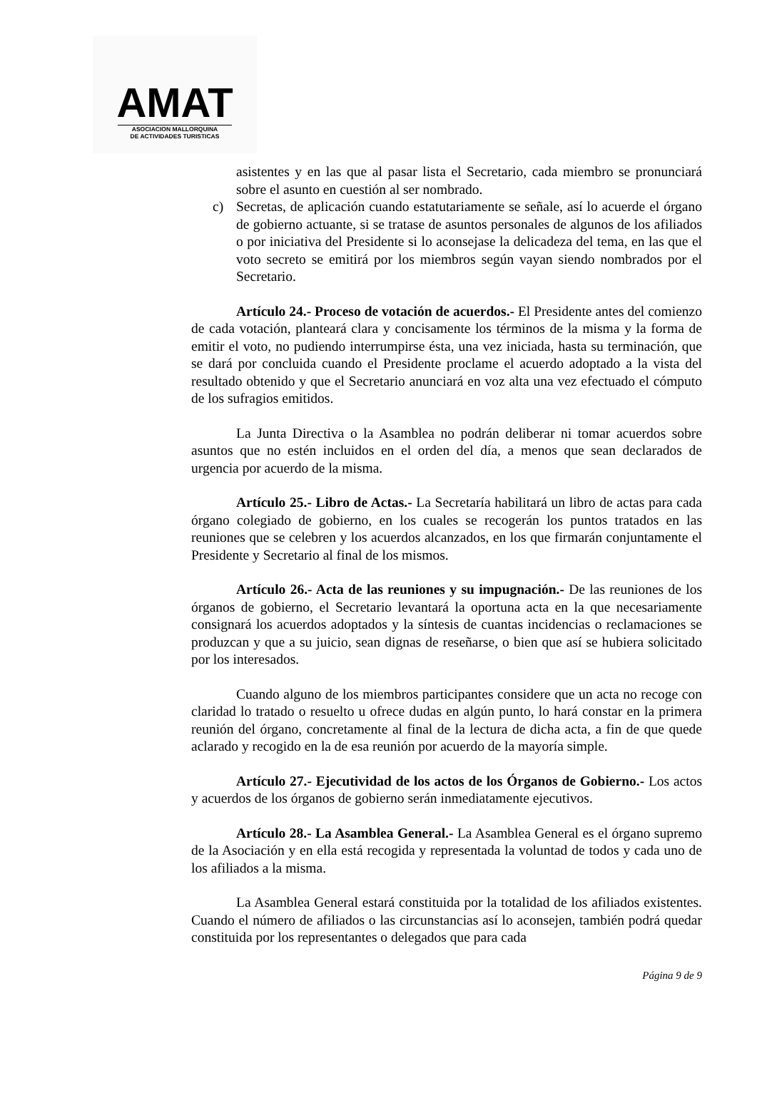AMAT
ASOCIACION MALLORQUINA
DE ACTIVIDADES TURISTICAS
asistentes y en las que al pasar lista el Secretario, cada miembro se pronunciará sobre el asunto en cuestión al ser nombrado.
c) Secretas, de aplicación cuando estatutariamente se señale, así lo acuerde el órgano de gobierno actuante, si se tratase de asuntos personales de algunos de los afiliados o por iniciativa del Presidente si lo aconsejase la delicadeza del tema, en las que el voto secreto se emitirá por los miembros según vayan siendo nombrados por el Secretario.
Artículo 24.- Proceso de votación de acuerdos.- El Presidente antes del comienzo de cada votación, planteará clara y concisamente los términos de la misma y la forma de emitir el voto, no pudiendo interrumpirse ésta, una vez iniciada, hasta su terminación, que se dará por concluida cuando el Presidente proclame el acuerdo adoptado a la vista del resultado obtenido y que el Secretario anunciará en voz alta una vez efectuado el cómputo de los sufragios emitidos.
La Junta Directiva o la Asamblea no podrán deliberar ni tomar acuerdos sobre asuntos que no estén incluidos en el orden del día, a menos que sean declarados de urgencia por acuerdo de la misma.
Artículo 25.- Libro de Actas.- La Secretaría habilitará un libro de actas para cada órgano colegiado de gobierno, en los cuales se recogerán los puntos tratados en las reuniones que se celebren y los acuerdos alcanzados, en los que firmarán conjuntamente el Presidente y Secretario al final de los mismos.
Artículo 26.- Acta de las reuniones y su impugnación.- De las reuniones de los órganos de gobierno, el Secretario levantará la oportuna acta en la que necesariamente consignará los acuerdos adoptados y la síntesis de cuantas incidencias o reclamaciones se produzcan y que a su juicio, sean dignas de reseñarse, o bien que así se hubiera solicitado por los interesados.
Cuando alguno de los miembros participantes considere que un acta no recoge con claridad lo tratado o resuelto u ofrece dudas en algún punto, lo hará constar en la primera reunión del órgano, concretamente al final de la lectura de dicha acta, a fin de que quede aclarado y recogido en la de esa reunión por acuerdo de la mayoría simple.
Artículo 27.- Ejecutividad de los actos de los Órganos de Gobierno.- Los actos y acuerdos de los órganos de gobierno serán inmediatamente ejecutivos.
Artículo 28.- La Asamblea General.- La Asamblea General es el órgano supremo de la Asociación y en ella está recogida y representada la voluntad de todos y cada uno de los afiliados a la misma.
La Asamblea General estará constituida por la totalidad de los afiliados existentes. Cuando el número de afiliados o las circunstancias así lo aconsejen, también podrá quedar constituida por los representantes o delegados que para cada
Página 9 de 9